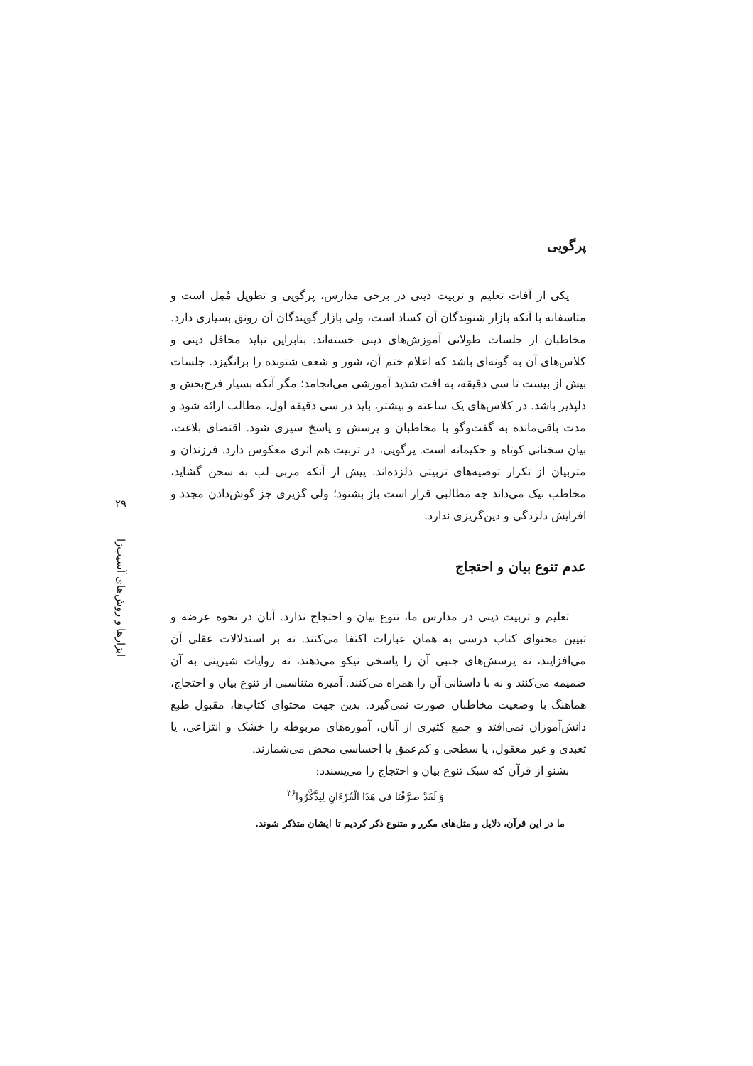۲۹
ابزارها و روش‌های آسیب‌زا
پرگویی
یکی از آفات تعلیم و تربیت دینی در برخی مدارس، پرگویی و تطویل مُمِل است و متاسفانه با آنکه بازار شنوندگان آن کساد است، ولی بازار گویندگان آن رونق بسیاری دارد. مخاطبان از جلسات طولانی آموزش‌های دینی خسته‌اند. بنابراین نباید محافل دینی و کلاس‌های آن به گونه‌ای باشد که اعلام ختم آن، شور و شعف شنونده را برانگیزد. جلسات بیش از بیست تا سی دقیقه، به افت شدید آموزشی می‌انجامد؛ مگر آنکه بسیار فرح‌بخش و دلپذیر باشد. در کلاس‌های یک ساعته و بیشتر، باید در سی دقیقه اول، مطالب ارائه شود و مدت باقی‌مانده به گفت‌وگو با مخاطبان و پرسش و پاسخ سپری شود. اقتضای بلاغت، بیان سخنانی کوتاه و حکیمانه است. پرگویی، در تربیت هم اثری معکوس دارد. فرزندان و متربیان از تکرار توصیه‌های تربیتی دلزده‌اند. پیش از آنکه مربی لب به سخن گشاید، مخاطب نیک می‌داند چه مطالبی قرار است باز بشنود؛ ولی گزیری جز گوش‌دادن مجدد و افزایش دلزدگی و دین‌گریزی ندارد.
عدم تنوع بیان و احتجاج
تعلیم و تربیت دینی در مدارس ما، تنوع بیان و احتجاج ندارد. آنان در نحوه عرضه و تبیین محتوای کتاب درسی به همان عبارات اکتفا می‌کنند. نه بر استدلالات عقلی آن می‌افزایند، نه پرسش‌های جنبی آن را پاسخی نیکو می‌دهند، نه روایات شیرینی به آن ضمیمه می‌کنند و نه با داستانی آن را همراه می‌کنند. آمیزه متناسبی از تنوع بیان و احتجاج، هماهنگ با وضعیت مخاطبان صورت نمی‌گیرد. بدین جهت محتوای کتاب‌ها، مقبول طبع دانش‌آموزان نمی‌افتد و جمع کثیری از آنان، آموزه‌های مربوطه را خشک و انتزاعی، یا تعبدی و غیر معقول، یا سطحی و کم‌عمق یا احساسی محض می‌شمارند.
بشنو از قرآن که سبک تنوع بیان و احتجاج را می‌پسندد:
وَ لَقَدْ صرَّفْنَا فی هَذَا الْقُرْءَانِ لِیذَّکَّرُوا<sup>۳۶</sup>
ما در این قرآن، دلایل و مثل‌های مکرر و متنوع ذکر کردیم تا ایشان متذکر شوند.